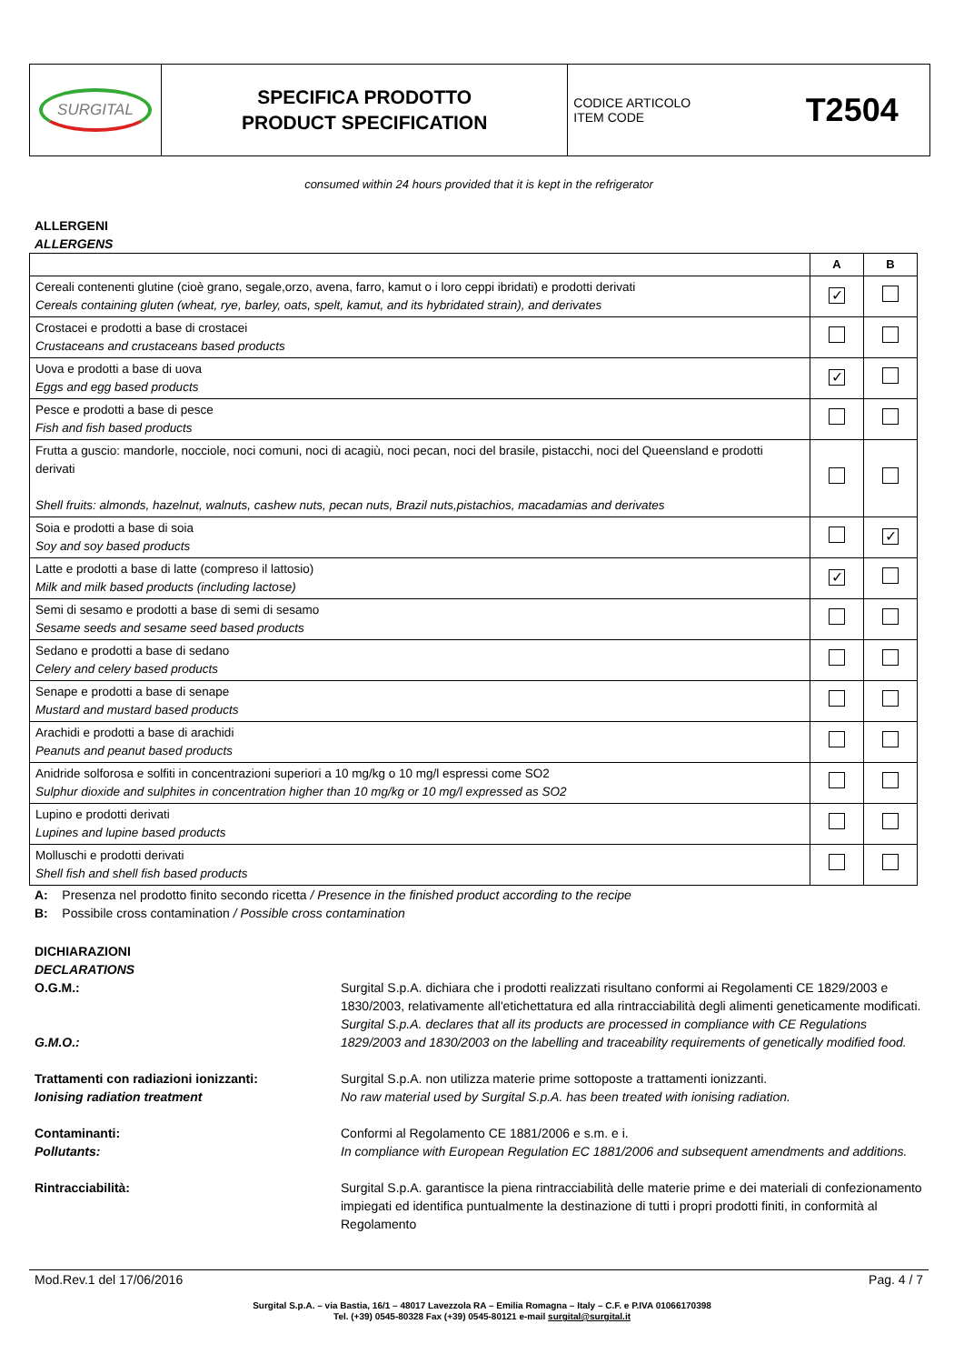| SURGITAL | SPECIFICA PRODOTTO PRODUCT SPECIFICATION | CODICE ARTICOLO ITEM CODE | T2504 |
consumed within 24 hours provided that it is kept in the refrigerator
ALLERGENI
ALLERGENS
| | A | B |
| --- | --- | --- |
| Cereali contenenti glutine (cioè grano, segale,orzo, avena, farro, kamut o i loro ceppi ibridati) e prodotti derivati Cereals containing gluten (wheat, rye, barley, oats, spelt, kamut, and its hybridated strain), and derivates | ✓ | |
| Crostacei e prodotti a base di crostacei Crustaceans and crustaceans based products | | |
| Uova e prodotti a base di uova Eggs and egg based products | ✓ | |
| Pesce e prodotti a base di pesce Fish and fish based products | | |
| Frutta a guscio: mandorle, nocciole, noci comuni, noci di acagiù, noci pecan, noci del brasile, pistacchi, noci del Queensland e prodotti derivati Shell fruits: almonds, hazelnut, walnuts, cashew nuts, pecan nuts, Brazil nuts,pistachios, macadamias and derivates | | |
| Soia e prodotti a base di soia Soy and soy based products | | ✓ |
| Latte e prodotti a base di latte (compreso il lattosio) Milk and milk based products (including lactose) | ✓ | |
| Semi di sesamo e prodotti a base di semi di sesamo Sesame seeds and sesame seed based products | | |
| Sedano e prodotti a base di sedano Celery and celery based products | | |
| Senape e prodotti a base di senape Mustard and mustard based products | | |
| Arachidi e prodotti a base di arachidi Peanuts and peanut based products | | |
| Anidride solforosa e solfiti in concentrazioni superiori a 10 mg/kg o 10 mg/l espressi come SO2 Sulphur dioxide and sulphites in concentration higher than 10 mg/kg or 10 mg/l expressed as SO2 | | |
| Lupino e prodotti derivati Lupines and lupine based products | | |
| Molluschi e prodotti derivati Shell fish and shell fish based products | | |
A: Presenza nel prodotto finito secondo ricetta / Presence in the finished product according to the recipe
B: Possibile cross contamination / Possible cross contamination
DICHIARAZIONI
DECLARATIONS
O.G.M.:
G.M.O.:
Surgital S.p.A. dichiara che i prodotti realizzati risultano conformi ai Regolamenti CE 1829/2003 e 1830/2003, relativamente all'etichettatura ed alla rintracciabilità degli alimenti geneticamente modificati.
Surgital S.p.A. declares that all its products are processed in compliance with CE Regulations 1829/2003 and 1830/2003 on the labelling and traceability requirements of genetically modified food.
Trattamenti con radiazioni ionizzanti:
Ionising radiation treatment
Surgital S.p.A. non utilizza materie prime sottoposte a trattamenti ionizzanti.
No raw material used by Surgital S.p.A. has been treated with ionising radiation.
Contaminanti:
Pollutants:
Conformi al Regolamento CE 1881/2006 e s.m. e i.
In compliance with European Regulation EC 1881/2006 and subsequent amendments and additions.
Rintracciabilità:
Surgital S.p.A. garantisce la piena rintracciabilità delle materie prime e dei materiali di confezionamento impiegati ed identifica puntualmente la destinazione di tutti i propri prodotti finiti, in conformità al Regolamento
Mod.Rev.1 del 17/06/2016 Pag. 4 / 7
Surgital S.p.A. – via Bastia, 16/1 – 48017 Lavezzola RA – Emilia Romagna – Italy – C.F. e P.IVA 01066170398
Tel. (+39) 0545-80328 Fax (+39) 0545-80121 e-mail surgital@surgital.it